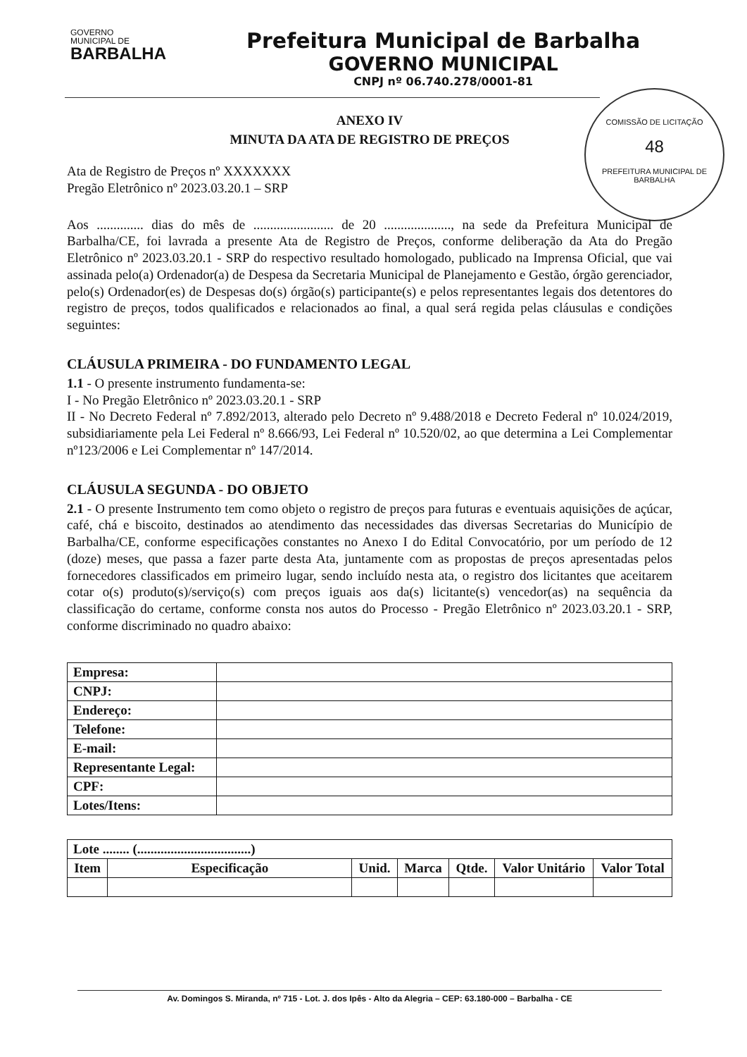GOVERNO
MUNICIPAL DE
BARBALHA
Prefeitura Municipal de Barbalha
GOVERNO MUNICIPAL
CNPJ nº 06.740.278/0001-81
COMISSÃO DE LICITAÇÃO
48
PREFEITURA MUNICIPAL DE BARBALHA
ANEXO IV
MINUTA DA ATA DE REGISTRO DE PREÇOS
Ata de Registro de Preços nº XXXXXXX
Pregão Eletrônico nº 2023.03.20.1 – SRP
Aos .............. dias do mês de ........................ de 20 ...................., na sede da Prefeitura Municipal de Barbalha/CE, foi lavrada a presente Ata de Registro de Preços, conforme deliberação da Ata do Pregão Eletrônico nº 2023.03.20.1 - SRP do respectivo resultado homologado, publicado na Imprensa Oficial, que vai assinada pelo(a) Ordenador(a) de Despesa da Secretaria Municipal de Planejamento e Gestão, órgão gerenciador, pelo(s) Ordenador(es) de Despesas do(s) órgão(s) participante(s) e pelos representantes legais dos detentores do registro de preços, todos qualificados e relacionados ao final, a qual será regida pelas cláusulas e condições seguintes:
CLÁUSULA PRIMEIRA - DO FUNDAMENTO LEGAL
1.1 - O presente instrumento fundamenta-se:
I - No Pregão Eletrônico nº 2023.03.20.1 - SRP
II - No Decreto Federal nº 7.892/2013, alterado pelo Decreto nº 9.488/2018 e Decreto Federal nº 10.024/2019, subsidiariamente pela Lei Federal nº 8.666/93, Lei Federal nº 10.520/02, ao que determina a Lei Complementar nº123/2006 e Lei Complementar nº 147/2014.
CLÁUSULA SEGUNDA - DO OBJETO
2.1 - O presente Instrumento tem como objeto o registro de preços para futuras e eventuais aquisições de açúcar, café, chá e biscoito, destinados ao atendimento das necessidades das diversas Secretarias do Município de Barbalha/CE, conforme especificações constantes no Anexo I do Edital Convocatório, por um período de 12 (doze) meses, que passa a fazer parte desta Ata, juntamente com as propostas de preços apresentadas pelos fornecedores classificados em primeiro lugar, sendo incluído nesta ata, o registro dos licitantes que aceitarem cotar o(s) produto(s)/serviço(s) com preços iguais aos da(s) licitante(s) vencedor(as) na sequência da classificação do certame, conforme consta nos autos do Processo - Pregão Eletrônico nº 2023.03.20.1 - SRP, conforme discriminado no quadro abaixo:
| Empresa: | |
| CNPJ: | |
| Endereço: | |
| Telefone: | |
| E-mail: | |
| Representante Legal: | |
| CPF: | |
| Lotes/Itens: | |
| Lote ........ (..................................) | | | | | | |
| --- | --- | --- | --- | --- | --- | --- |
| Item | Especificação | Unid. | Marca | Qtde. | Valor Unitário | Valor Total |
Av. Domingos S. Miranda, nº 715 - Lot. J. dos Ipês - Alto da Alegria – CEP: 63.180-000 – Barbalha - CE